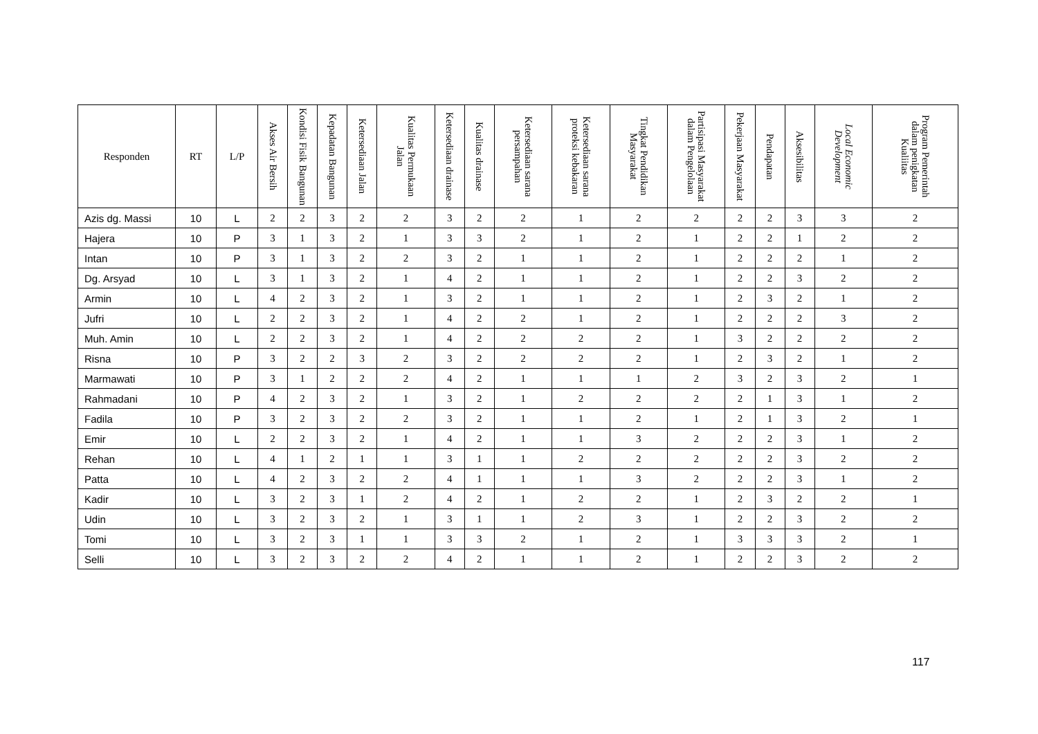| Responden | RT | L/P | Akses Air Bersih | Kondisi Fisik Bangunan | Kepadatan Bangunan | Ketersediaan Jalan | Kualitas Permukaan Jalan | Ketersediaan drainase | Kualitas drainase | Ketersediaan sarana persampahan | Ketersediaan sarana proteksi kebakaran | Tingkat Pendidikan Masyarakat | Partisipasi Masyarakat dalam Pengelolaan | Pekerjaan Masyarakat | Pendapatan | Aksesibilitas | Local Economic Development | Program Pemerintah dalam penigkatan Kualiitas |
| --- | --- | --- | --- | --- | --- | --- | --- | --- | --- | --- | --- | --- | --- | --- | --- | --- | --- | --- |
| Azis dg. Massi | 10 | L | 2 | 2 | 3 | 2 | 2 | 3 | 2 | 2 | 1 | 2 | 2 | 2 | 2 | 3 | 3 | 2 |
| Hajera | 10 | P | 3 | 1 | 3 | 2 | 1 | 3 | 3 | 2 | 1 | 2 | 1 | 2 | 2 | 1 | 2 | 2 |
| Intan | 10 | P | 3 | 1 | 3 | 2 | 2 | 3 | 2 | 1 | 1 | 2 | 1 | 2 | 2 | 2 | 1 | 2 |
| Dg. Arsyad | 10 | L | 3 | 1 | 3 | 2 | 1 | 4 | 2 | 1 | 1 | 2 | 1 | 2 | 2 | 3 | 2 | 2 |
| Armin | 10 | L | 4 | 2 | 3 | 2 | 1 | 3 | 2 | 1 | 1 | 2 | 1 | 2 | 3 | 2 | 1 | 2 |
| Jufri | 10 | L | 2 | 2 | 3 | 2 | 1 | 4 | 2 | 2 | 1 | 2 | 1 | 2 | 2 | 2 | 3 | 2 |
| Muh. Amin | 10 | L | 2 | 2 | 3 | 2 | 1 | 4 | 2 | 2 | 2 | 2 | 1 | 3 | 2 | 2 | 2 | 2 |
| Risna | 10 | P | 3 | 2 | 2 | 3 | 2 | 3 | 2 | 2 | 2 | 2 | 1 | 2 | 3 | 2 | 1 | 2 |
| Marmawati | 10 | P | 3 | 1 | 2 | 2 | 2 | 4 | 2 | 1 | 1 | 1 | 2 | 3 | 2 | 3 | 2 | 1 |
| Rahmadani | 10 | P | 4 | 2 | 3 | 2 | 1 | 3 | 2 | 1 | 2 | 2 | 2 | 2 | 1 | 3 | 1 | 2 |
| Fadila | 10 | P | 3 | 2 | 3 | 2 | 2 | 3 | 2 | 1 | 1 | 2 | 1 | 2 | 1 | 3 | 2 | 1 |
| Emir | 10 | L | 2 | 2 | 3 | 2 | 1 | 4 | 2 | 1 | 1 | 3 | 2 | 2 | 2 | 3 | 1 | 2 |
| Rehan | 10 | L | 4 | 1 | 2 | 1 | 1 | 3 | 1 | 1 | 2 | 2 | 2 | 2 | 2 | 3 | 2 | 2 |
| Patta | 10 | L | 4 | 2 | 3 | 2 | 2 | 4 | 1 | 1 | 1 | 3 | 2 | 2 | 2 | 3 | 1 | 2 |
| Kadir | 10 | L | 3 | 2 | 3 | 1 | 2 | 4 | 2 | 1 | 2 | 2 | 1 | 2 | 3 | 2 | 2 | 1 |
| Udin | 10 | L | 3 | 2 | 3 | 2 | 1 | 3 | 1 | 1 | 2 | 3 | 1 | 2 | 2 | 3 | 2 | 2 |
| Tomi | 10 | L | 3 | 2 | 3 | 1 | 1 | 3 | 3 | 2 | 1 | 2 | 1 | 3 | 3 | 3 | 2 | 1 |
| Selli | 10 | L | 3 | 2 | 3 | 2 | 2 | 4 | 2 | 1 | 1 | 2 | 1 | 2 | 2 | 3 | 2 | 2 |
117